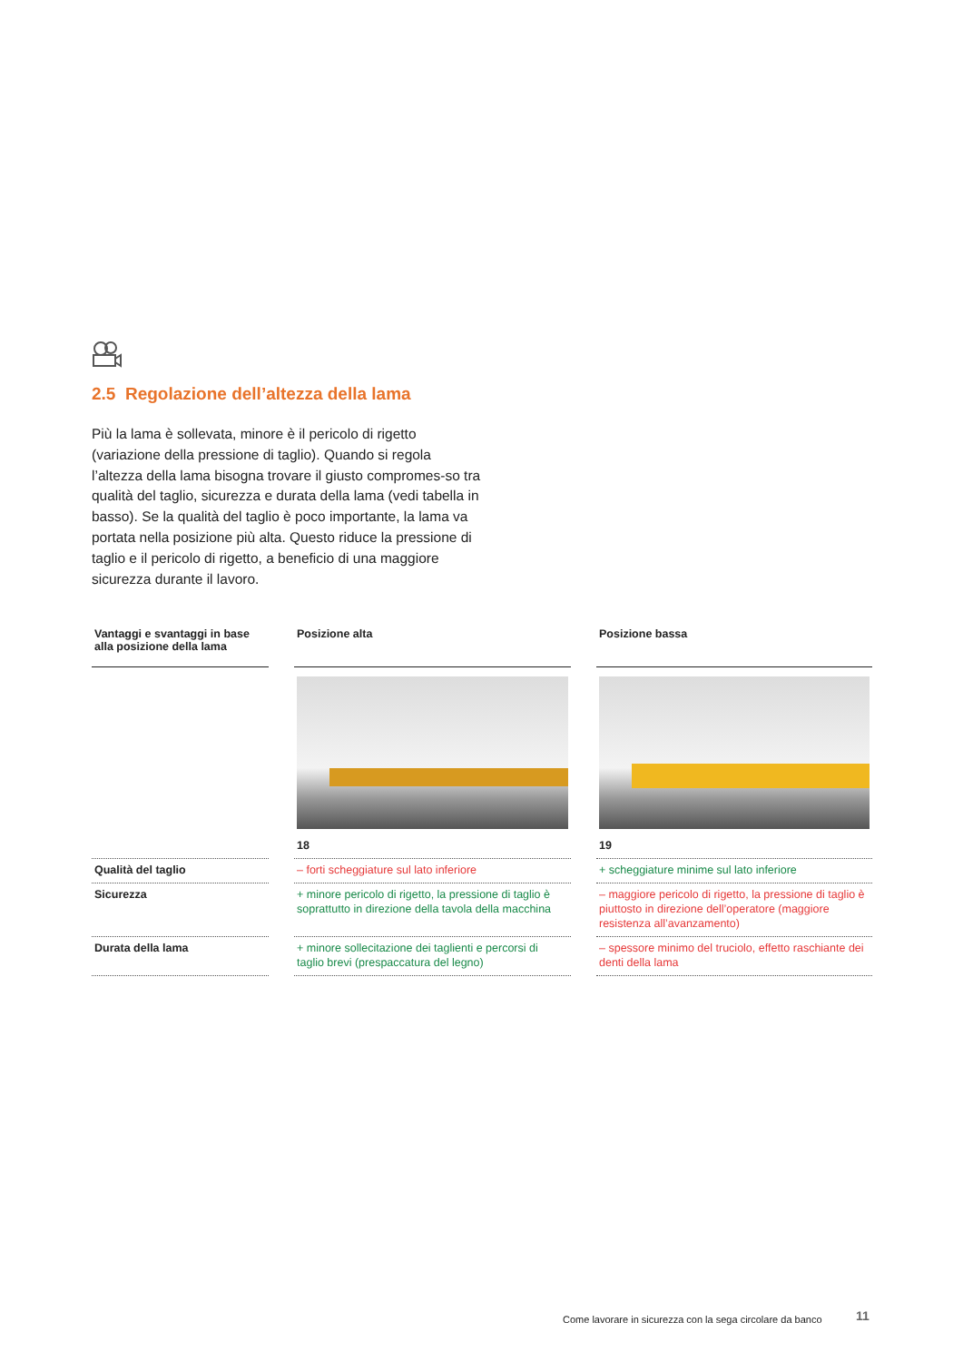2.5 Regolazione dell’altezza della lama
Più la lama è sollevata, minore è il pericolo di rigetto (variazione della pressione di taglio). Quando si regola l’altezza della lama bisogna trovare il giusto compromes-so tra qualità del taglio, sicurezza e durata della lama (vedi tabella in basso). Se la qualità del taglio è poco importante, la lama va portata nella posizione più alta. Questo riduce la pressione di taglio e il pericolo di rigetto, a beneficio di una maggiore sicurezza durante il lavoro.
| Vantaggi e svantaggi in base alla posizione della lama | | Posizione alta | | Posizione bassa |
| --- | --- | --- | --- | --- |
| | | 18 | | 19 |
| Qualità del taglio | | – forti scheggiature sul lato inferiore | | + scheggiature minime sul lato inferiore |
| Sicurezza | | + minore pericolo di rigetto, la pressione di taglio è soprattutto in direzione della tavola della macchina | | – maggiore pericolo di rigetto, la pressione di taglio è piuttosto in direzione dell’operatore (maggiore resistenza all’avanzamento) |
| Durata della lama | | + minore sollecitazione dei taglienti e percorsi di taglio brevi (prespaccatura del legno) | | – spessore minimo del truciolo, effetto raschiante dei denti della lama |
Come lavorare in sicurezza con la sega circolare da banco
11